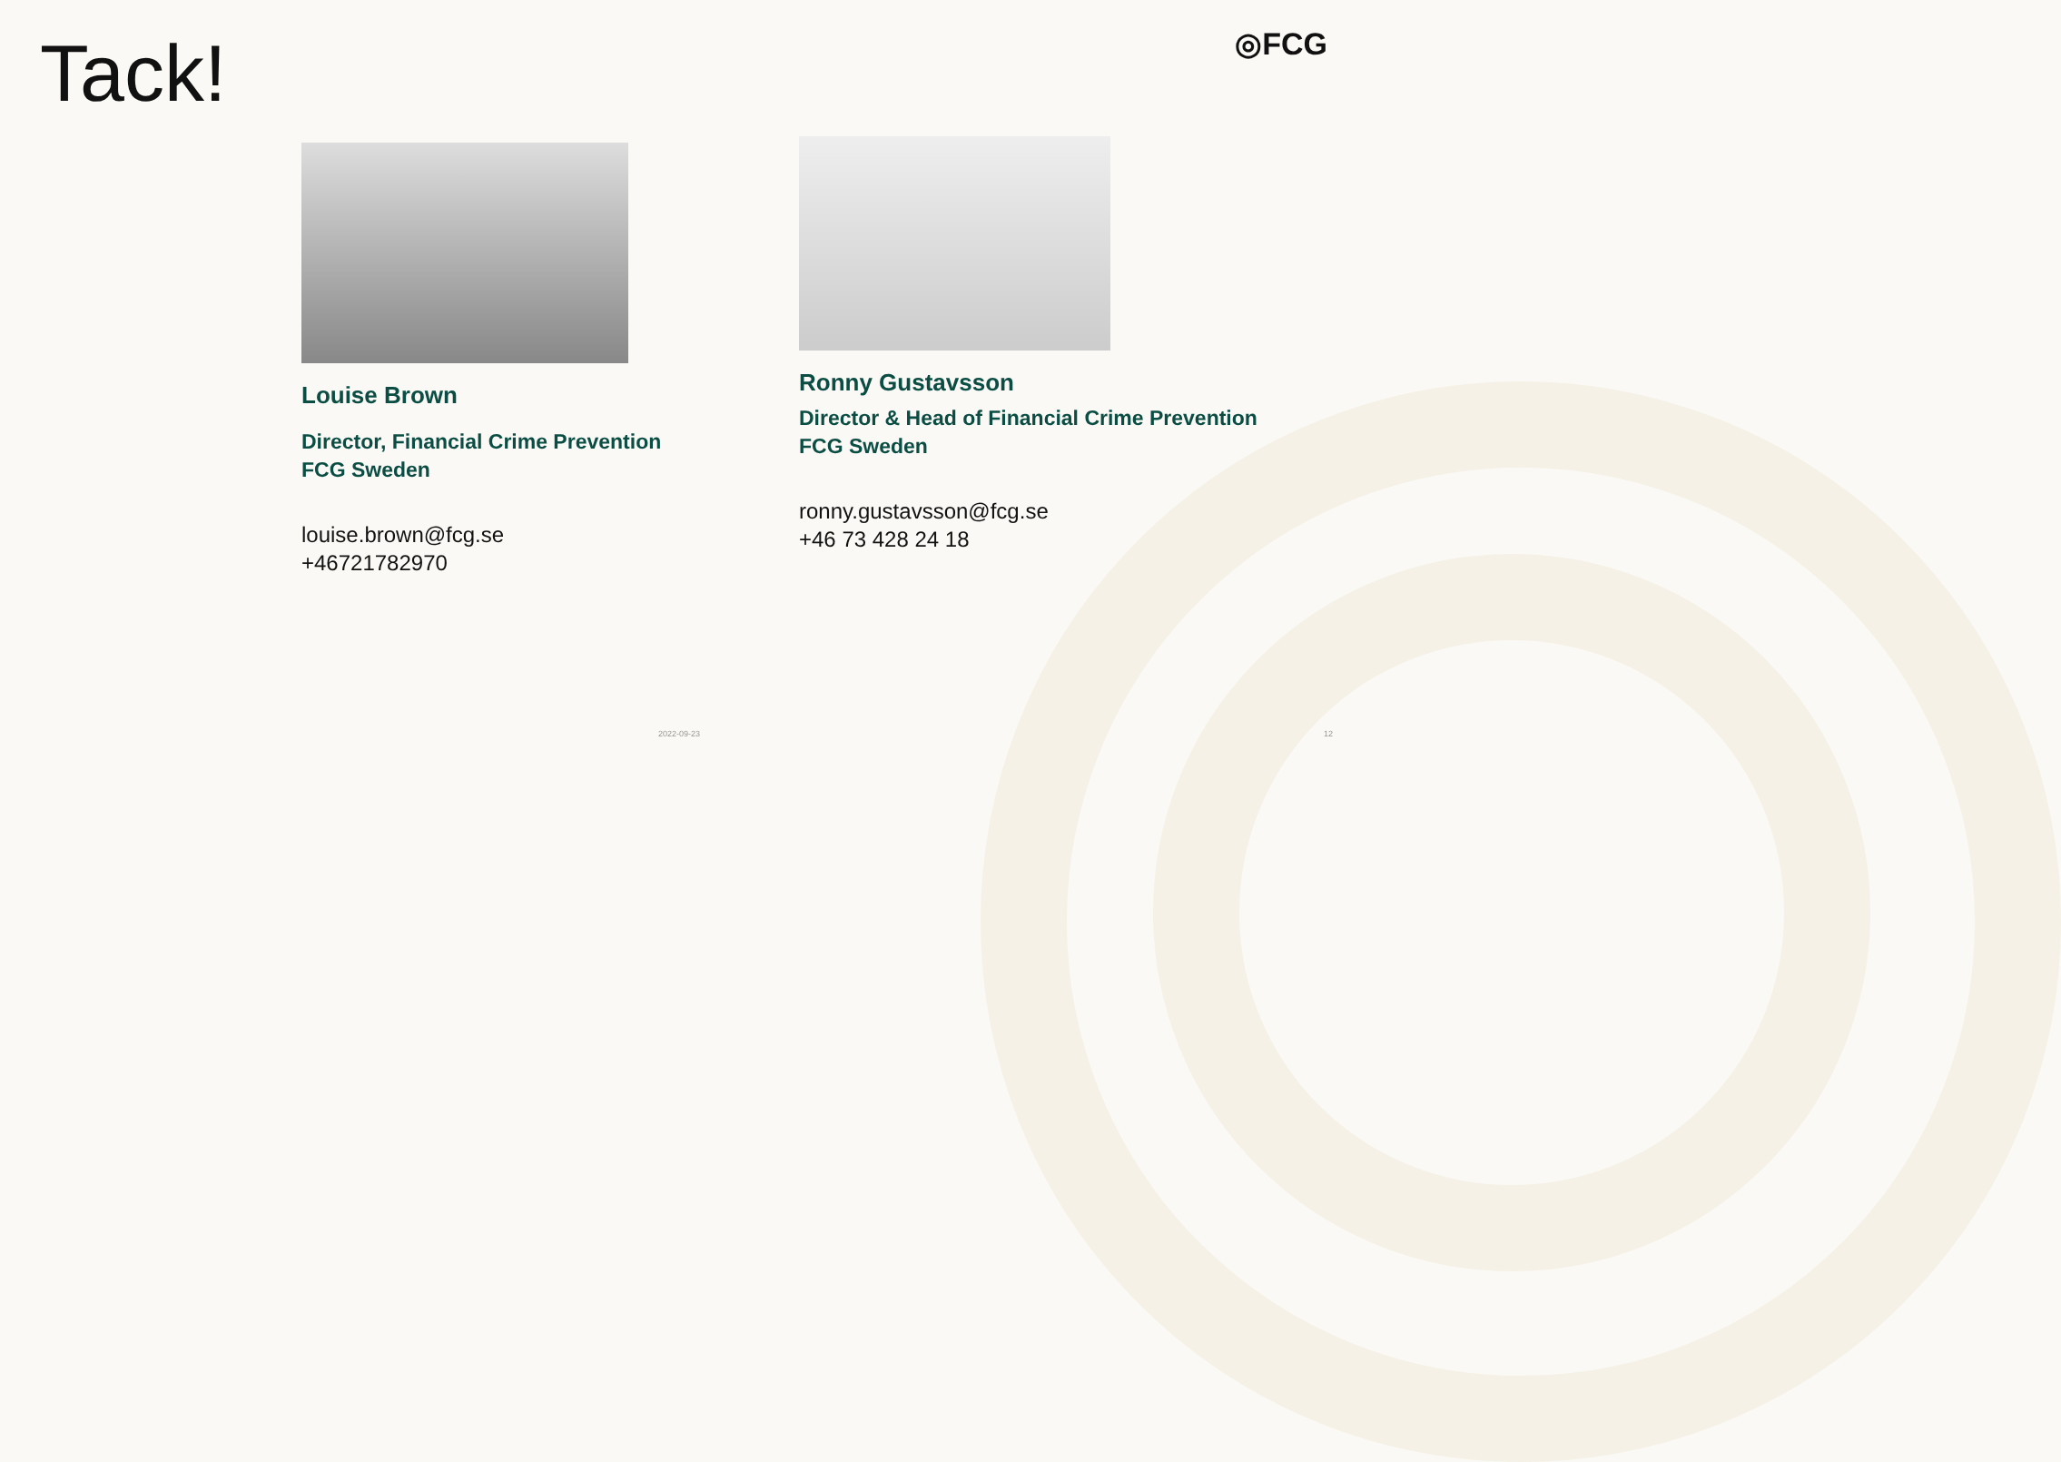Tack! ◎FCG
Louise Brown
Director, Financial Crime Prevention
FCG Sweden
louise.brown@fcg.se
+46721782970
Ronny Gustavsson
Director & Head of Financial Crime Prevention
FCG Sweden
ronny.gustavsson@fcg.se
+46 73 428 24 18
2022-09-23 12